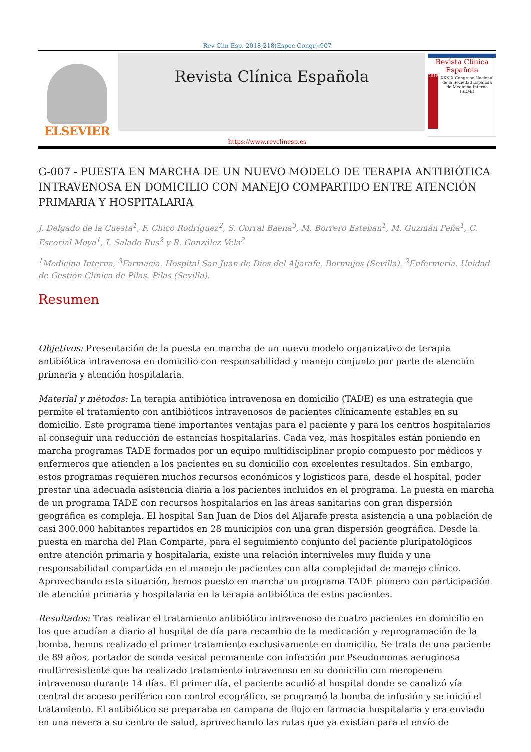Rev Clin Esp. 2018;218(Espec Congr):907
ELSEVIER
Revista Clínica Española
Revista Clínica
Española
2018
XXXIX Congreso Nacional de la Sociedad Española de Medicina Interna (SEMI)
https://www.revclinesp.es
G-007 - PUESTA EN MARCHA DE UN NUEVO MODELO DE TERAPIA ANTIBIÓTICA INTRAVENOSA EN DOMICILIO CON MANEJO COMPARTIDO ENTRE ATENCIÓN PRIMARIA Y HOSPITALARIA
J. Delgado de la Cuesta<sup>1</sup>, F. Chico Rodríguez<sup>2</sup>, S. Corral Baena<sup>3</sup>, M. Borrero Esteban<sup>1</sup>, M. Guzmán Peña<sup>1</sup>, C. Escorial Moya<sup>1</sup>, I. Salado Rus<sup>2</sup> y R. González Vela<sup>2</sup>
<sup>1</sup> Medicina Interna, <sup>3</sup>Farmacia. Hospital San Juan de Dios del Aljarafe. Bormujos (Sevilla). <sup>2</sup>Enfermería. Unidad de Gestión Clínica de Pilas. Pilas (Sevilla).
Resumen
Objetivos: Presentación de la puesta en marcha de un nuevo modelo organizativo de terapia antibiótica intravenosa en domicilio con responsabilidad y manejo conjunto por parte de atención primaria y atención hospitalaria.
Material y métodos: La terapia antibiótica intravenosa en domicilio (TADE) es una estrategia que permite el tratamiento con antibióticos intravenosos de pacientes clínicamente estables en su domicilio. Este programa tiene importantes ventajas para el paciente y para los centros hospitalarios al conseguir una reducción de estancias hospitalarias. Cada vez, más hospitales están poniendo en marcha programas TADE formados por un equipo multidisciplinar propio compuesto por médicos y enfermeros que atienden a los pacientes en su domicilio con excelentes resultados. Sin embargo, estos programas requieren muchos recursos económicos y logísticos para, desde el hospital, poder prestar una adecuada asistencia diaria a los pacientes incluidos en el programa. La puesta en marcha de un programa TADE con recursos hospitalarios en las áreas sanitarias con gran dispersión geográfica es compleja. El hospital San Juan de Dios del Aljarafe presta asistencia a una población de casi 300.000 habitantes repartidos en 28 municipios con una gran dispersión geográfica. Desde la puesta en marcha del Plan Comparte, para el seguimiento conjunto del paciente pluripatológicos entre atención primaria y hospitalaria, existe una relación interniveles muy fluida y una responsabilidad compartida en el manejo de pacientes con alta complejidad de manejo clínico. Aprovechando esta situación, hemos puesto en marcha un programa TADE pionero con participación de atención primaria y hospitalaria en la terapia antibiótica de estos pacientes.
Resultados: Tras realizar el tratamiento antibiótico intravenoso de cuatro pacientes en domicilio en los que acudían a diario al hospital de día para recambio de la medicación y reprogramación de la bomba, hemos realizado el primer tratamiento exclusivamente en domicilio. Se trata de una paciente de 89 años, portador de sonda vesical permanente con infección por Pseudomonas aeruginosa multirresistente que ha realizado tratamiento intravenoso en su domicilio con meropenem intravenoso durante 14 días. El primer día, el paciente acudió al hospital donde se canalizó vía central de acceso periférico con control ecográfico, se programó la bomba de infusión y se inició el tratamiento. El antibiótico se preparaba en campana de flujo en farmacia hospitalaria y era enviado en una nevera a su centro de salud, aprovechando las rutas que ya existían para el envío de